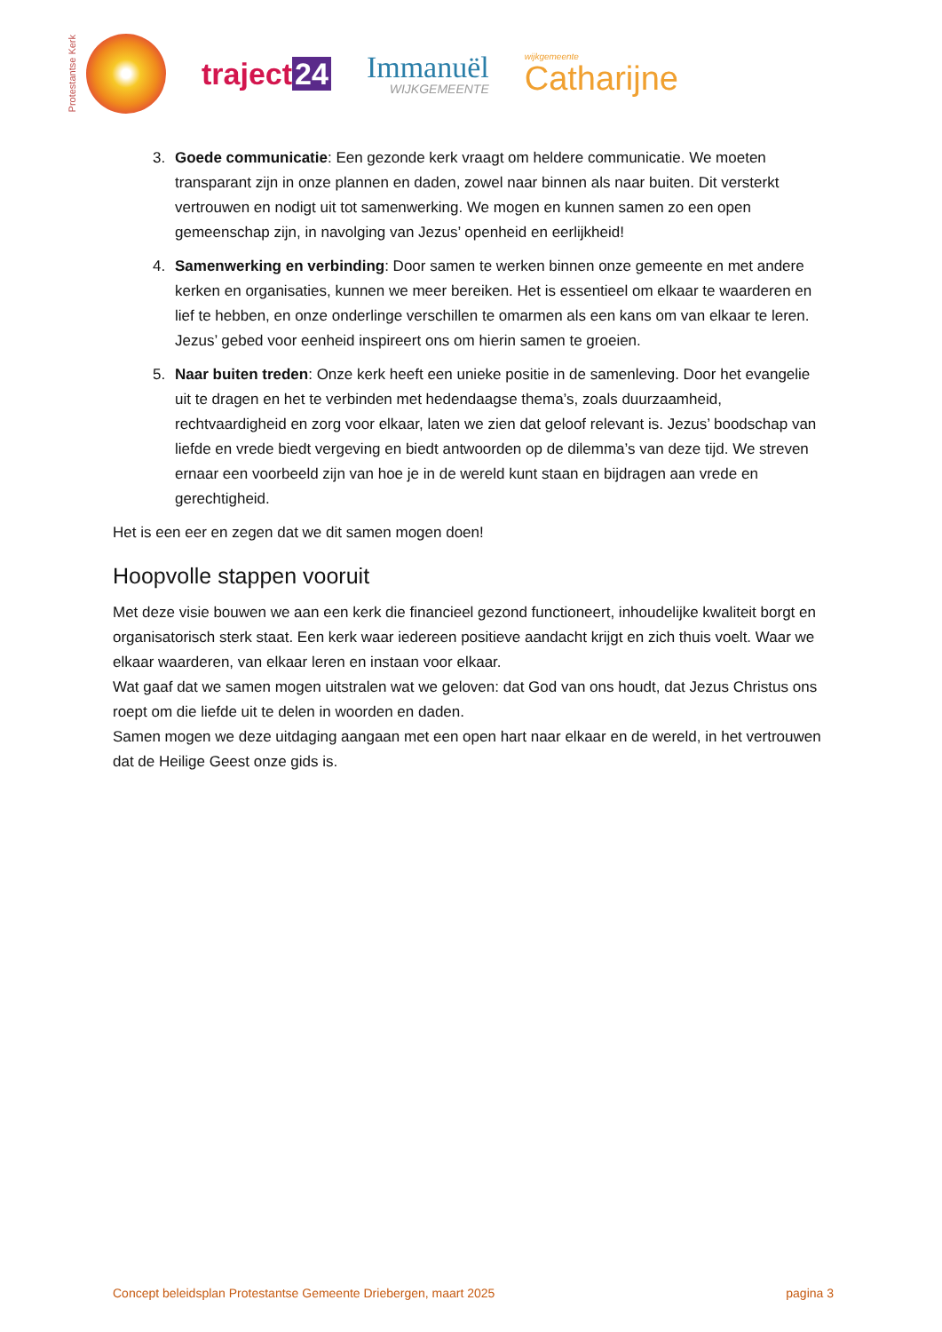Protestantse Kerk
traject 24
Immanuël
WIJKGEMEENTE
wijkgemeente
Catharijne
3. Goede communicatie: Een gezonde kerk vraagt om heldere communicatie. We moeten transparant zijn in onze plannen en daden, zowel naar binnen als naar buiten. Dit versterkt vertrouwen en nodigt uit tot samenwerking. We mogen en kunnen samen zo een open gemeenschap zijn, in navolging van Jezus’ openheid en eerlijkheid!
4. Samenwerking en verbinding: Door samen te werken binnen onze gemeente en met andere kerken en organisaties, kunnen we meer bereiken. Het is essentieel om elkaar te waarderen en lief te hebben, en onze onderlinge verschillen te omarmen als een kans om van elkaar te leren. Jezus’ gebed voor eenheid inspireert ons om hierin samen te groeien.
5. Naar buiten treden: Onze kerk heeft een unieke positie in de samenleving. Door het evangelie uit te dragen en het te verbinden met hedendaagse thema’s, zoals duurzaamheid, rechtvaardigheid en zorg voor elkaar, laten we zien dat geloof relevant is. Jezus’ boodschap van liefde en vrede biedt vergeving en biedt antwoorden op de dilemma’s van deze tijd. We streven ernaar een voorbeeld zijn van hoe je in de wereld kunt staan en bijdragen aan vrede en gerechtigheid.
Het is een eer en zegen dat we dit samen mogen doen!
Hoopvolle stappen vooruit
Met deze visie bouwen we aan een kerk die financieel gezond functioneert, inhoudelijke kwaliteit borgt en organisatorisch sterk staat. Een kerk waar iedereen positieve aandacht krijgt en zich thuis voelt. Waar we elkaar waarderen, van elkaar leren en instaan voor elkaar.
Wat gaaf dat we samen mogen uitstralen wat we geloven: dat God van ons houdt, dat Jezus Christus ons roept om die liefde uit te delen in woorden en daden.
Samen mogen we deze uitdaging aangaan met een open hart naar elkaar en de wereld, in het vertrouwen dat de Heilige Geest onze gids is.
Concept beleidsplan Protestantse Gemeente Driebergen, maart 2025 pagina 3